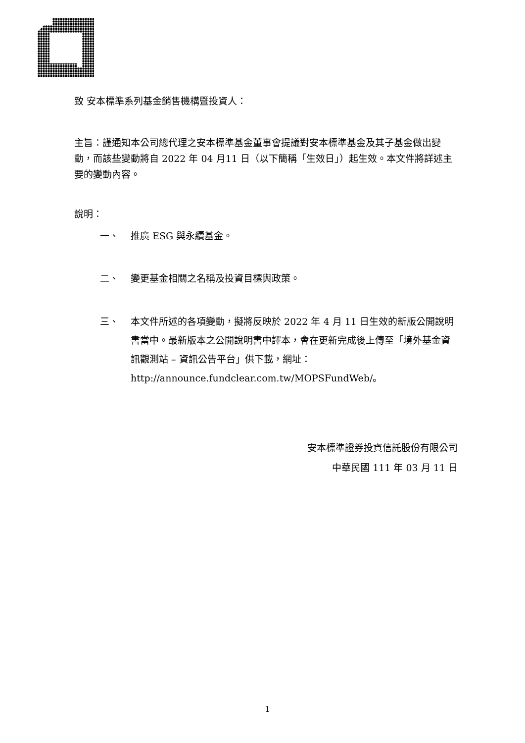致 安本標準系列基金銷售機構暨投資人：
主旨：謹通知本公司總代理之安本標準基金董事會提議對安本標準基金及其子基金做出變動，而該些變動將自 2022 年 04 月11 日（以下簡稱「生效日」）起生效。本文件將詳述主要的變動內容。
說明：
一、 推廣 ESG 與永續基金。
二、 變更基金相關之名稱及投資目標與政策。
三、 本文件所述的各項變動，擬將反映於 2022 年 4 月 11 日生效的新版公開說明書當中。最新版本之公開說明書中譯本，會在更新完成後上傳至「境外基金資訊觀測站 – 資訊公告平台」供下載，網址：http://announce.fundclear.com.tw/MOPSFundWeb/。
安本標準證券投資信託股份有限公司
中華民國 111 年 03 月 11 日
1